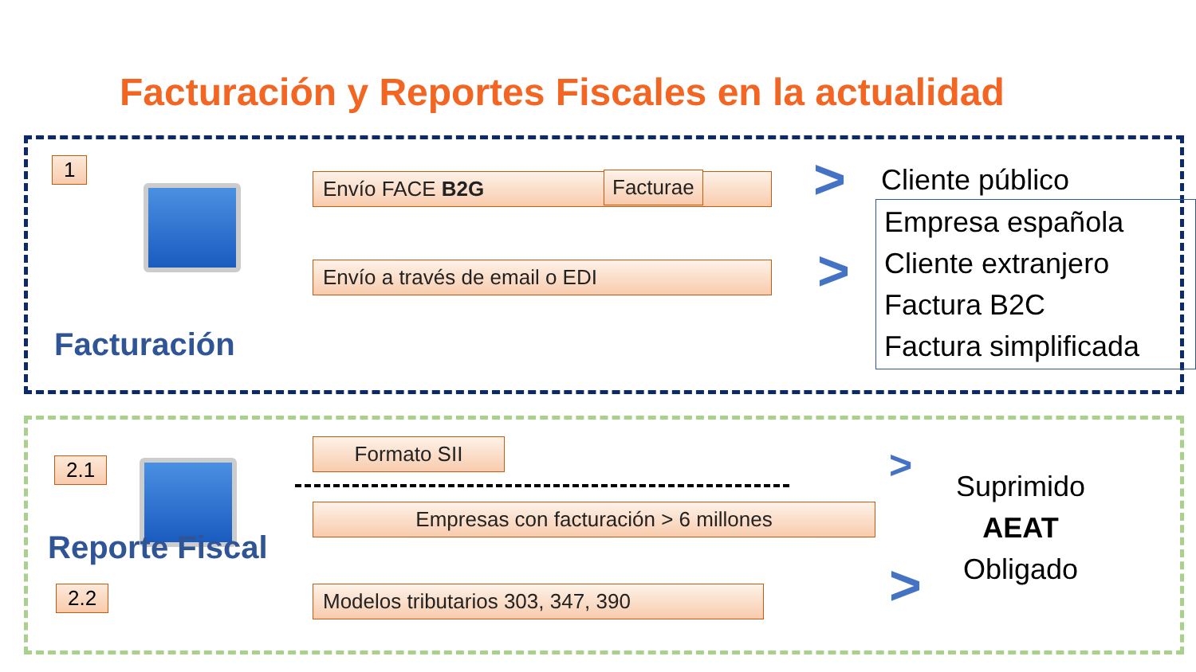Facturación y Reportes Fiscales en la actualidad
1
Envío FACE B2G Facturae
Envío a través de email o EDI
>
>
Cliente público
Empresa española
Cliente extranjero
Factura B2C
Factura simplificada
Facturación
2.1
Formato SII
Empresas con facturación > 6 millones
Reporte Fiscal
2.2 Modelos tributarios 303, 347, 390
>
>
Suprimido
AEAT
Obligado